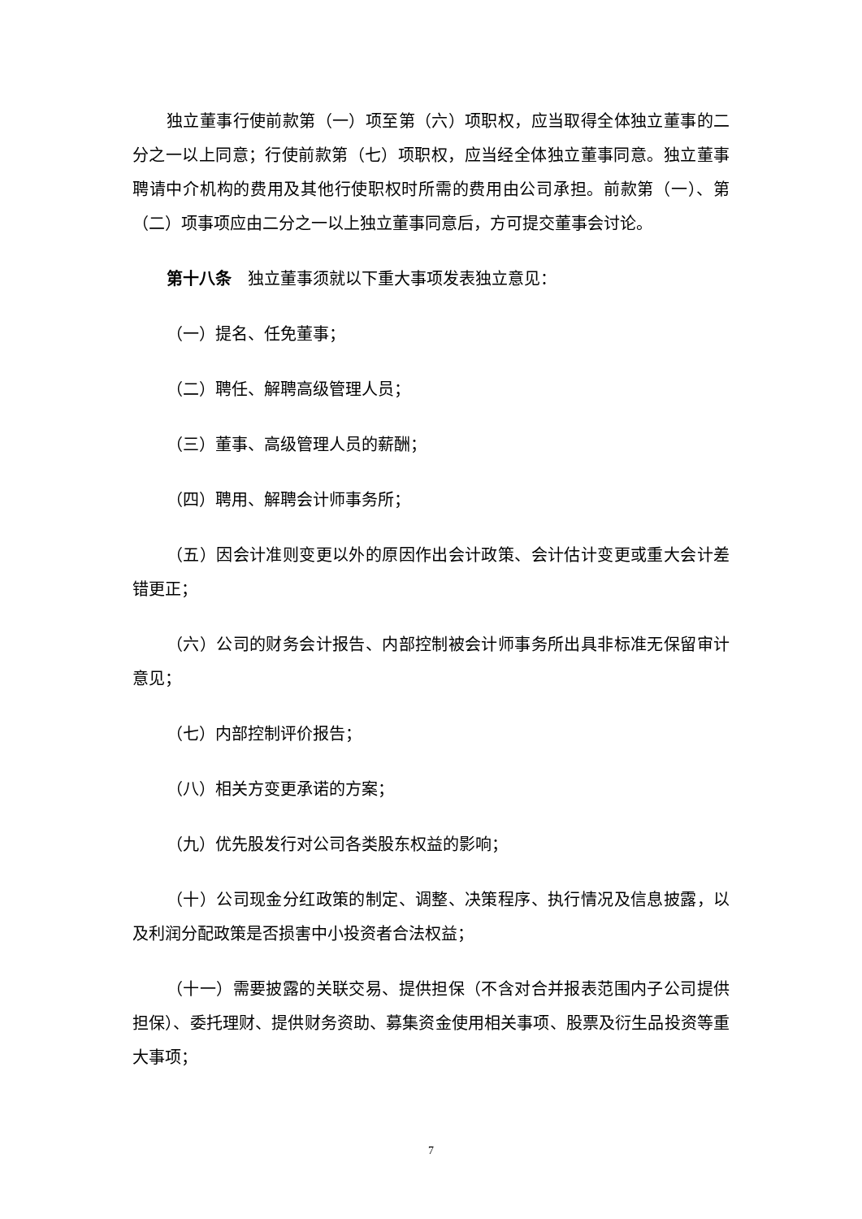独立董事行使前款第（一）项至第（六）项职权，应当取得全体独立董事的二分之一以上同意；行使前款第（七）项职权，应当经全体独立董事同意。独立董事聘请中介机构的费用及其他行使职权时所需的费用由公司承担。前款第（一）、第（二）项事项应由二分之一以上独立董事同意后，方可提交董事会讨论。
第十八条　独立董事须就以下重大事项发表独立意见：
（一）提名、任免董事；
（二）聘任、解聘高级管理人员；
（三）董事、高级管理人员的薪酬；
（四）聘用、解聘会计师事务所；
（五）因会计准则变更以外的原因作出会计政策、会计估计变更或重大会计差错更正；
（六）公司的财务会计报告、内部控制被会计师事务所出具非标准无保留审计意见；
（七）内部控制评价报告；
（八）相关方变更承诺的方案；
（九）优先股发行对公司各类股东权益的影响；
（十）公司现金分红政策的制定、调整、决策程序、执行情况及信息披露，以及利润分配政策是否损害中小投资者合法权益；
（十一）需要披露的关联交易、提供担保（不含对合并报表范围内子公司提供担保）、委托理财、提供财务资助、募集资金使用相关事项、股票及衍生品投资等重大事项；
7